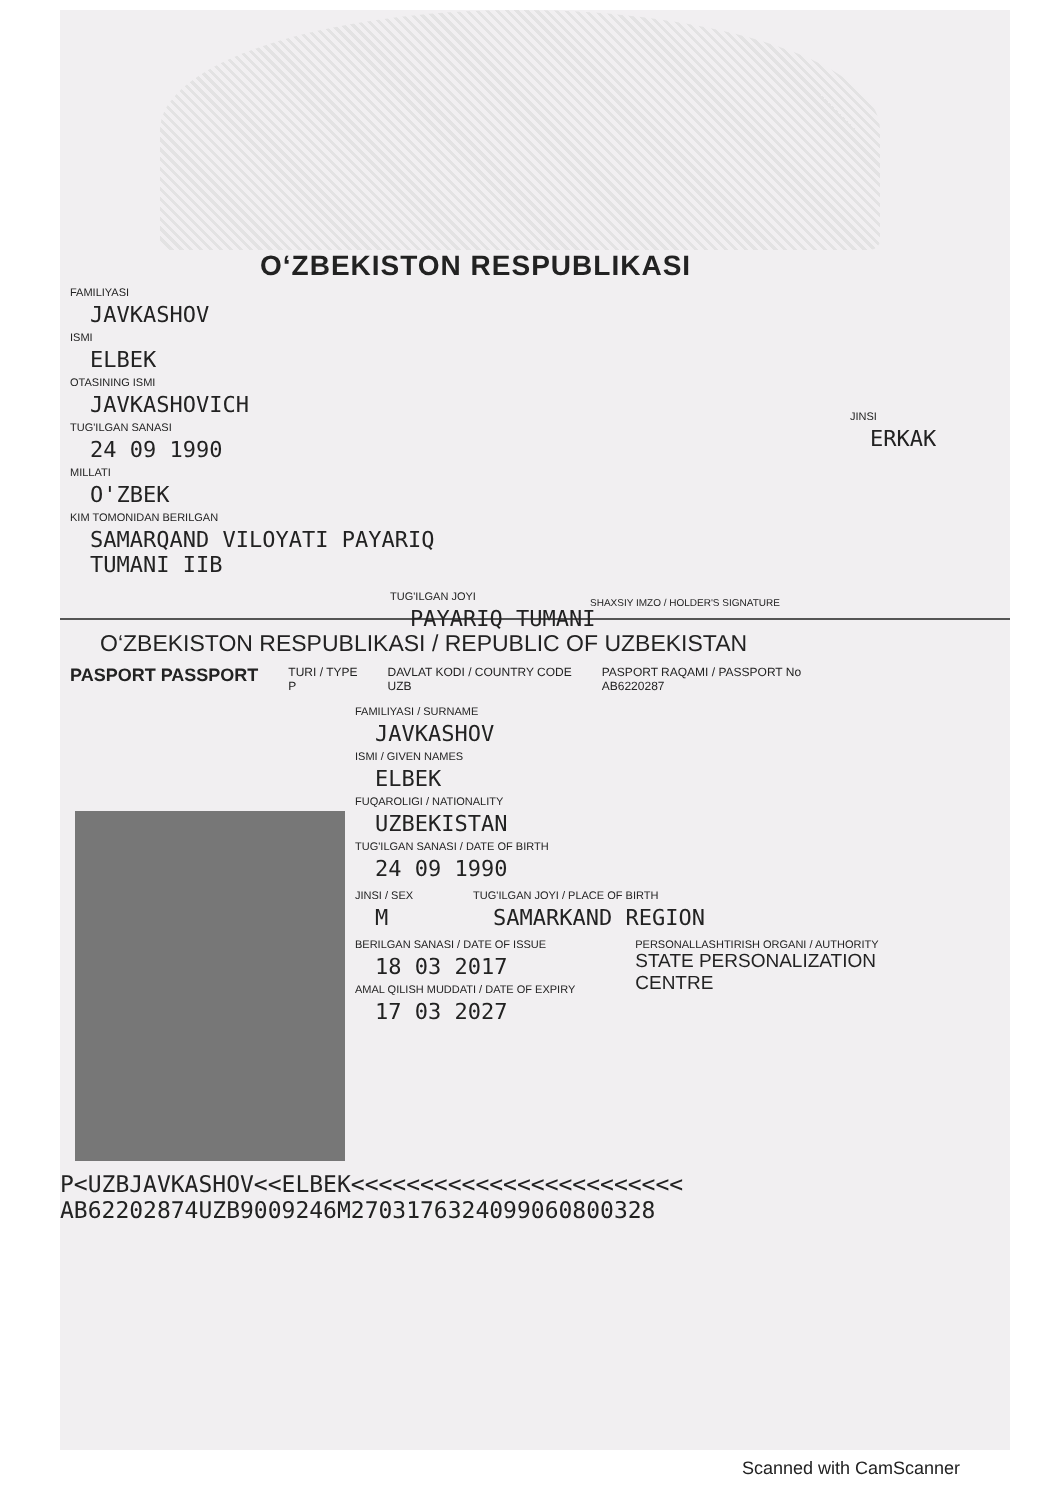O‘ZBEKISTON RESPUBLIKASI
FAMILIYASI
JAVKASHOV
ISMI
ELBEK
OTASINING ISMI
JAVKASHOVICH
TUG'ILGAN SANASI
24 09 1990
MILLATI
O'ZBEK
KIM TOMONIDAN BERILGAN
SAMARQAND VILOYATI PAYARIQ
TUMANI IIB
JINSI
ERKAK
TUG'ILGAN JOYI
PAYARIQ TUMANI
SHAXSIY IMZO / HOLDER'S SIGNATURE
O‘ZBEKISTON RESPUBLIKASI / REPUBLIC OF UZBEKISTAN
PASPORT PASSPORT
TURI / TYPE
P
DAVLAT KODI / COUNTRY CODE
UZB
PASPORT RAQAMI / PASSPORT No
AB6220287
FAMILIYASI / SURNAME
JAVKASHOV
ISMI / GIVEN NAMES
ELBEK
FUQAROLIGI / NATIONALITY
UZBEKISTAN
TUG'ILGAN SANASI / DATE OF BIRTH
24 09 1990
JINSI / SEX
M
TUG'ILGAN JOYI / PLACE OF BIRTH
SAMARKAND REGION
BERILGAN SANASI / DATE OF ISSUE
18 03 2017
AMAL QILISH MUDDATI / DATE OF EXPIRY
17 03 2027
PERSONALLASHTIRISH ORGANI / AUTHORITY
STATE PERSONALIZATION
CENTRE
P<UZBJAVKASHOV<<ELBEK<<<<<<<<<<<<<<<<<<<<<<<<
AB62202874UZB9009246M2703176324099060800328
Scanned with CamScanner